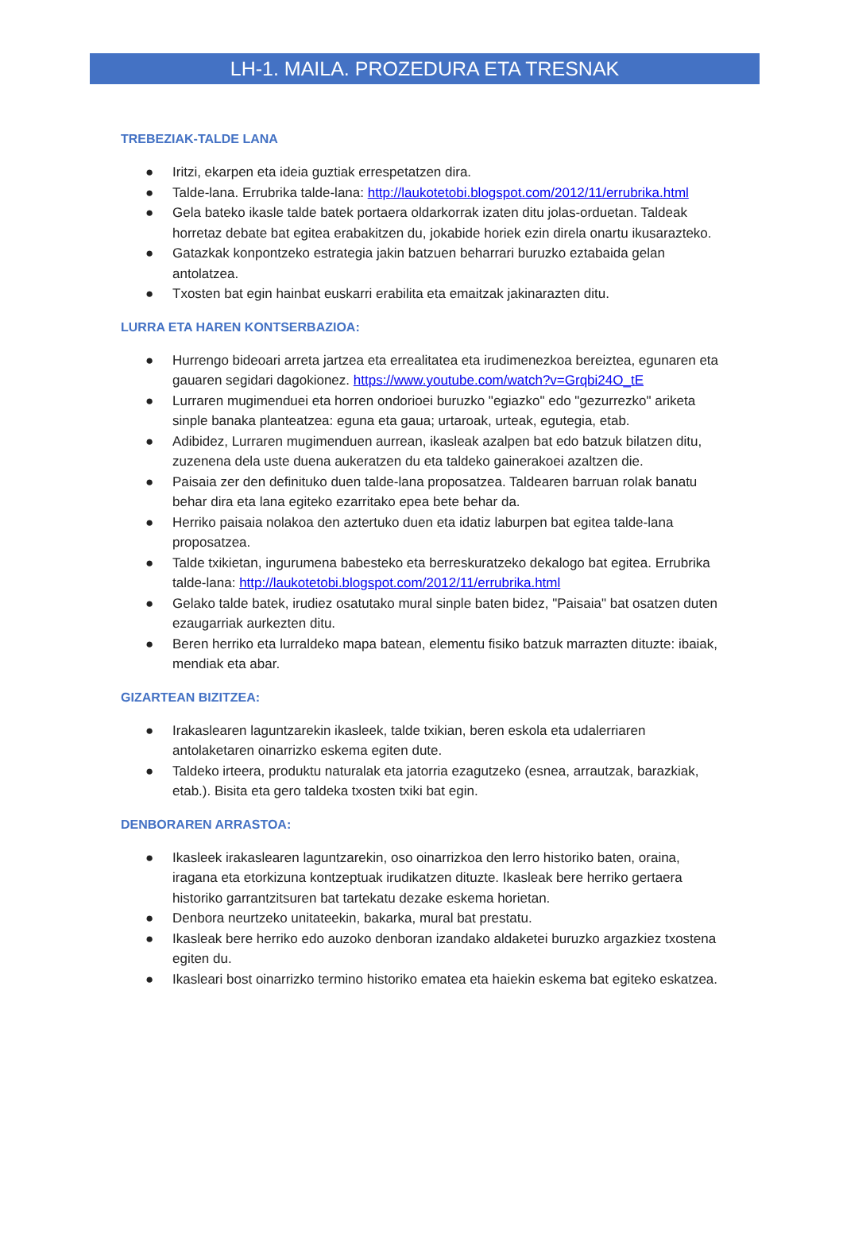LH-1. MAILA. PROZEDURA ETA TRESNAK
TREBEZIAK-TALDE LANA
● Iritzi, ekarpen eta ideia guztiak errespetatzen dira.
● Talde-lana. Errubrika talde-lana: http://laukotetobi.blogspot.com/2012/11/errubrika.html
● Gela bateko ikasle talde batek portaera oldarkorrak izaten ditu jolas-orduetan. Taldeak horretaz debate bat egitea erabakitzen du, jokabide horiek ezin direla onartu ikusarazteko.
● Gatazkak konpontzeko estrategia jakin batzuen beharrari buruzko eztabaida gelan antolatzea.
● Txosten bat egin hainbat euskarri erabilita eta emaitzak jakinarazten ditu.
LURRA ETA HAREN KONTSERBAZIOA:
● Hurrengo bideoari arreta jartzea eta errealitatea eta irudimenezkoa bereiztea, egunaren eta gauaren segidari dagokionez. https://www.youtube.com/watch?v=Grqbi24O_tE
● Lurraren mugimenduei eta horren ondorioei buruzko "egiazko" edo "gezurrezko" ariketa sinple banaka planteatzea: eguna eta gaua; urtaroak, urteak, egutegia, etab.
● Adibidez, Lurraren mugimenduen aurrean, ikasleak azalpen bat edo batzuk bilatzen ditu, zuzenena dela uste duena aukeratzen du eta taldeko gainerakoei azaltzen die.
● Paisaia zer den definituko duen talde-lana proposatzea. Taldearen barruan rolak banatu behar dira eta lana egiteko ezarritako epea bete behar da.
● Herriko paisaia nolakoa den aztertuko duen eta idatiz laburpen bat egitea talde-lana proposatzea.
● Talde txikietan, ingurumena babesteko eta berreskuratzeko dekalogo bat egitea. Errubrika talde-lana: http://laukotetobi.blogspot.com/2012/11/errubrika.html
● Gelako talde batek, irudiez osatutako mural sinple baten bidez, "Paisaia" bat osatzen duten ezaugarriak aurkezten ditu.
● Beren herriko eta lurraldeko mapa batean, elementu fisiko batzuk marrazten dituzte: ibaiak, mendiak eta abar.
GIZARTEAN BIZITZEA:
● Irakaslearen laguntzarekin ikasleek, talde txikian, beren eskola eta udalerriaren antolaketaren oinarrizko eskema egiten dute.
● Taldeko irteera, produktu naturalak eta jatorria ezagutzeko (esnea, arrautzak, barazkiak, etab.). Bisita eta gero taldeka txosten txiki bat egin.
DENBORAREN ARRASTOA:
● Ikasleek irakaslearen laguntzarekin, oso oinarrizkoa den lerro historiko baten, oraina, iragana eta etorkizuna kontzeptuak irudikatzen dituzte. Ikasleak bere herriko gertaera historiko garrantzitsuren bat tartekatu dezake eskema horietan.
● Denbora neurtzeko unitateekin, bakarka, mural bat prestatu.
● Ikasleak bere herriko edo auzoko denboran izandako aldaketei buruzko argazkiez txostena egiten du.
● Ikasleari bost oinarrizko termino historiko ematea eta haiekin eskema bat egiteko eskatzea.